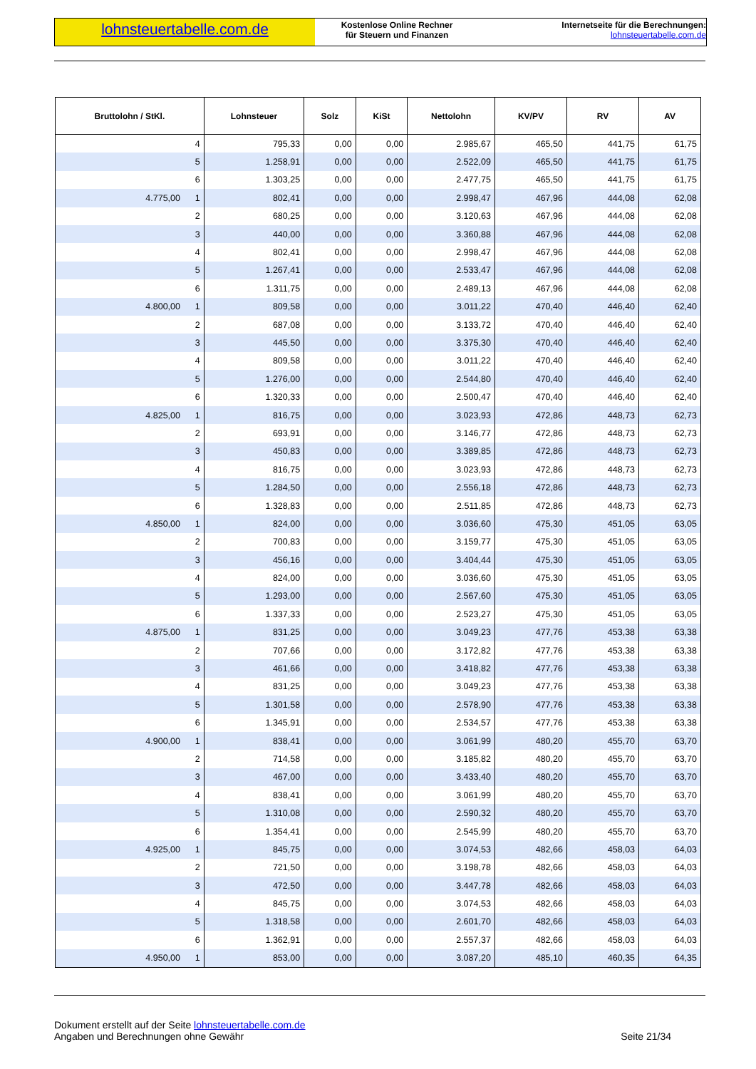lohnsteuertabelle.com.de
Kostenlose Online Rechner
für Steuern und Finanzen
Internetseite für die Berechnungen:
lohnsteuertabelle.com.de
| Bruttolohn / StKl. | Lohnsteuer | Solz | KiSt | Nettolohn | KV/PV | RV | AV |
| --- | --- | --- | --- | --- | --- | --- | --- |
| 4 | 795,33 | 0,00 | 0,00 | 2.985,67 | 465,50 | 441,75 | 61,75 |
| 5 | 1.258,91 | 0,00 | 0,00 | 2.522,09 | 465,50 | 441,75 | 61,75 |
| 6 | 1.303,25 | 0,00 | 0,00 | 2.477,75 | 465,50 | 441,75 | 61,75 |
| 4.775,00 1 | 802,41 | 0,00 | 0,00 | 2.998,47 | 467,96 | 444,08 | 62,08 |
| 2 | 680,25 | 0,00 | 0,00 | 3.120,63 | 467,96 | 444,08 | 62,08 |
| 3 | 440,00 | 0,00 | 0,00 | 3.360,88 | 467,96 | 444,08 | 62,08 |
| 4 | 802,41 | 0,00 | 0,00 | 2.998,47 | 467,96 | 444,08 | 62,08 |
| 5 | 1.267,41 | 0,00 | 0,00 | 2.533,47 | 467,96 | 444,08 | 62,08 |
| 6 | 1.311,75 | 0,00 | 0,00 | 2.489,13 | 467,96 | 444,08 | 62,08 |
| 4.800,00 1 | 809,58 | 0,00 | 0,00 | 3.011,22 | 470,40 | 446,40 | 62,40 |
| 2 | 687,08 | 0,00 | 0,00 | 3.133,72 | 470,40 | 446,40 | 62,40 |
| 3 | 445,50 | 0,00 | 0,00 | 3.375,30 | 470,40 | 446,40 | 62,40 |
| 4 | 809,58 | 0,00 | 0,00 | 3.011,22 | 470,40 | 446,40 | 62,40 |
| 5 | 1.276,00 | 0,00 | 0,00 | 2.544,80 | 470,40 | 446,40 | 62,40 |
| 6 | 1.320,33 | 0,00 | 0,00 | 2.500,47 | 470,40 | 446,40 | 62,40 |
| 4.825,00 1 | 816,75 | 0,00 | 0,00 | 3.023,93 | 472,86 | 448,73 | 62,73 |
| 2 | 693,91 | 0,00 | 0,00 | 3.146,77 | 472,86 | 448,73 | 62,73 |
| 3 | 450,83 | 0,00 | 0,00 | 3.389,85 | 472,86 | 448,73 | 62,73 |
| 4 | 816,75 | 0,00 | 0,00 | 3.023,93 | 472,86 | 448,73 | 62,73 |
| 5 | 1.284,50 | 0,00 | 0,00 | 2.556,18 | 472,86 | 448,73 | 62,73 |
| 6 | 1.328,83 | 0,00 | 0,00 | 2.511,85 | 472,86 | 448,73 | 62,73 |
| 4.850,00 1 | 824,00 | 0,00 | 0,00 | 3.036,60 | 475,30 | 451,05 | 63,05 |
| 2 | 700,83 | 0,00 | 0,00 | 3.159,77 | 475,30 | 451,05 | 63,05 |
| 3 | 456,16 | 0,00 | 0,00 | 3.404,44 | 475,30 | 451,05 | 63,05 |
| 4 | 824,00 | 0,00 | 0,00 | 3.036,60 | 475,30 | 451,05 | 63,05 |
| 5 | 1.293,00 | 0,00 | 0,00 | 2.567,60 | 475,30 | 451,05 | 63,05 |
| 6 | 1.337,33 | 0,00 | 0,00 | 2.523,27 | 475,30 | 451,05 | 63,05 |
| 4.875,00 1 | 831,25 | 0,00 | 0,00 | 3.049,23 | 477,76 | 453,38 | 63,38 |
| 2 | 707,66 | 0,00 | 0,00 | 3.172,82 | 477,76 | 453,38 | 63,38 |
| 3 | 461,66 | 0,00 | 0,00 | 3.418,82 | 477,76 | 453,38 | 63,38 |
| 4 | 831,25 | 0,00 | 0,00 | 3.049,23 | 477,76 | 453,38 | 63,38 |
| 5 | 1.301,58 | 0,00 | 0,00 | 2.578,90 | 477,76 | 453,38 | 63,38 |
| 6 | 1.345,91 | 0,00 | 0,00 | 2.534,57 | 477,76 | 453,38 | 63,38 |
| 4.900,00 1 | 838,41 | 0,00 | 0,00 | 3.061,99 | 480,20 | 455,70 | 63,70 |
| 2 | 714,58 | 0,00 | 0,00 | 3.185,82 | 480,20 | 455,70 | 63,70 |
| 3 | 467,00 | 0,00 | 0,00 | 3.433,40 | 480,20 | 455,70 | 63,70 |
| 4 | 838,41 | 0,00 | 0,00 | 3.061,99 | 480,20 | 455,70 | 63,70 |
| 5 | 1.310,08 | 0,00 | 0,00 | 2.590,32 | 480,20 | 455,70 | 63,70 |
| 6 | 1.354,41 | 0,00 | 0,00 | 2.545,99 | 480,20 | 455,70 | 63,70 |
| 4.925,00 1 | 845,75 | 0,00 | 0,00 | 3.074,53 | 482,66 | 458,03 | 64,03 |
| 2 | 721,50 | 0,00 | 0,00 | 3.198,78 | 482,66 | 458,03 | 64,03 |
| 3 | 472,50 | 0,00 | 0,00 | 3.447,78 | 482,66 | 458,03 | 64,03 |
| 4 | 845,75 | 0,00 | 0,00 | 3.074,53 | 482,66 | 458,03 | 64,03 |
| 5 | 1.318,58 | 0,00 | 0,00 | 2.601,70 | 482,66 | 458,03 | 64,03 |
| 6 | 1.362,91 | 0,00 | 0,00 | 2.557,37 | 482,66 | 458,03 | 64,03 |
| 4.950,00 1 | 853,00 | 0,00 | 0,00 | 3.087,20 | 485,10 | 460,35 | 64,35 |
Dokument erstellt auf der Seite lohnsteuertabelle.com.de
Angaben und Berechnungen ohne Gewähr
Seite 21/34